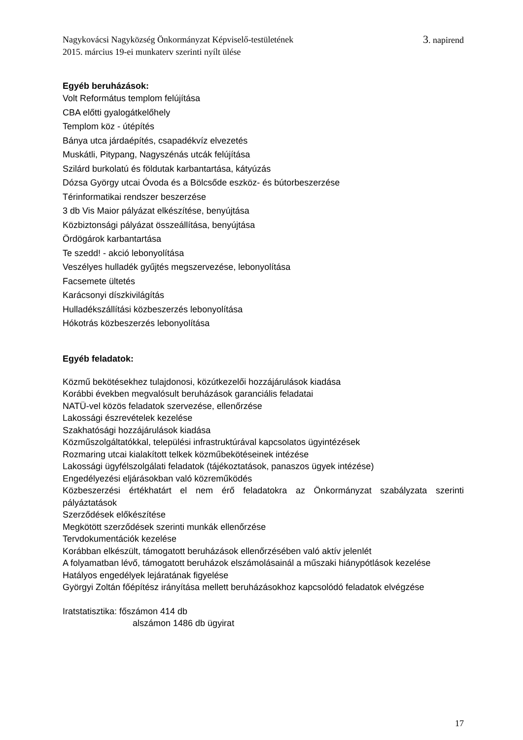Nagykovácsi Nagyközség Önkormányzat Képviselő-testületének 3. napirend
2015. március 19-ei munkaterv szerinti nyílt ülése
Egyéb beruházások:
Volt Református templom felújítása
CBA előtti gyalogátkelőhely
Templom köz - útépítés
Bánya utca járdaépítés, csapadékvíz elvezetés
Muskátli, Pitypang, Nagyszénás utcák felújítása
Szilárd burkolatú és földutak karbantartása, kátyúzás
Dózsa György utcai Óvoda és a Bölcsőde eszköz- és bútorbeszerzése
Térinformatikai rendszer beszerzése
3 db Vis Maior pályázat elkészítése, benyújtása
Közbiztonsági pályázat összeállítása, benyújtása
Ördögárok karbantartása
Te szedd! - akció lebonyolítása
Veszélyes hulladék gyűjtés megszervezése, lebonyolítása
Facsemete ültetés
Karácsonyi díszkivilágítás
Hulladékszállítási közbeszerzés lebonyolítása
Hókotrás közbeszerzés lebonyolítása
Egyéb feladatok:
Közmű bekötésekhez tulajdonosi, közútkezelői hozzájárulások kiadása
Korábbi években megvalósult beruházások garanciális feladatai
NATÜ-vel közös feladatok szervezése, ellenőrzése
Lakossági észrevételek kezelése
Szakhatósági hozzájárulások kiadása
Közműszolgáltatókkal, települési infrastruktúrával kapcsolatos ügyintézések
Rozmaring utcai kialakított telkek közműbekötéseinek intézése
Lakossági ügyfélszolgálati feladatok (tájékoztatások, panaszos ügyek intézése)
Engedélyezési eljárásokban való közreműködés
Közbeszerzési értékhatárt el nem érő feladatokra az Önkormányzat szabályzata szerinti pályáztatások
Szerződések előkészítése
Megkötött szerződések szerinti munkák ellenőrzése
Tervdokumentációk kezelése
Korábban elkészült, támogatott beruházások ellenőrzésében való aktív jelenlét
A folyamatban lévő, támogatott beruházok elszámolásainál a műszaki hiánypótlások kezelése
Hatályos engedélyek lejáratának figyelése
Györgyi Zoltán főépítész irányítása mellett beruházásokhoz kapcsolódó feladatok elvégzése
Iratstatisztika: főszámon 414 db
alszámon 1486 db ügyirat
17